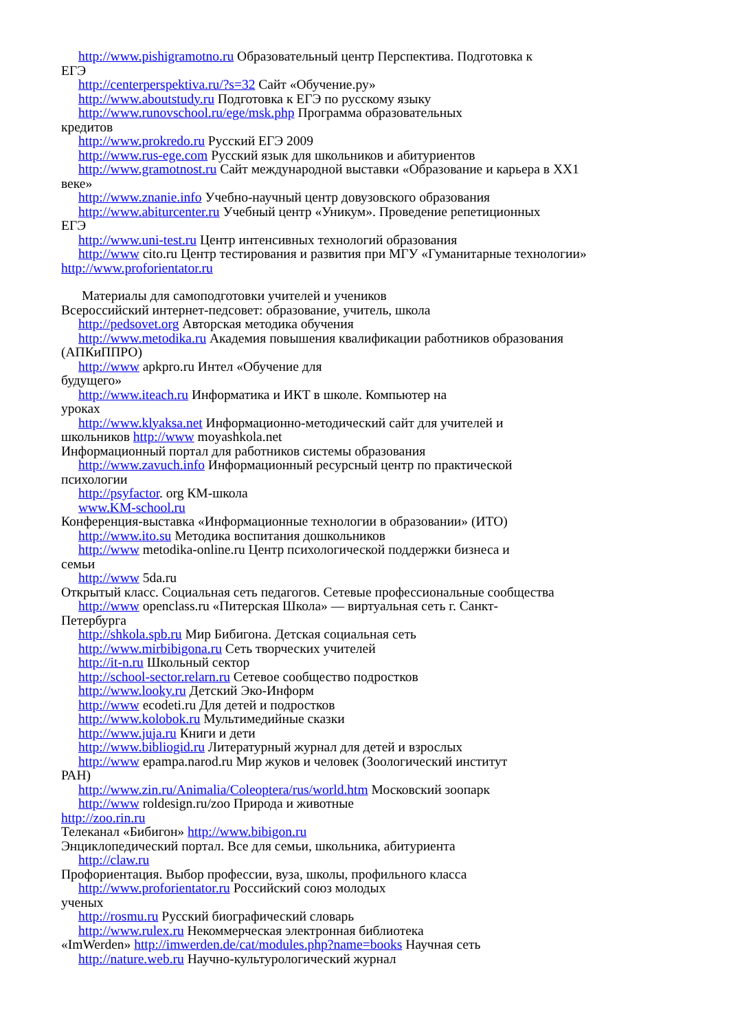http://www.pishigramotno.ru Образовательный центр Перспектива. Подготовка к
ЕГЭ
http://centerperspektiva.ru/?s=32 Сайт «Обучение.ру»
http://www.aboutstudy.ru Подготовка к ЕГЭ по русскому языку
http://www.runovschool.ru/ege/msk.php Программа образовательных
кредитов
http://www.prokredo.ru Русский ЕГЭ 2009
http://www.rus-ege.com Русский язык для школьников и абитуриентов
http://www.gramotnost.ru Сайт международной выставки «Образование и карьера в XX1
веке»
http://www.znanie.info Учебно-научный центр довузовского образования
http://www.abiturcenter.ru Учебный центр «Уникум». Проведение репетиционных
ЕГЭ
http://www.uni-test.ru Центр интенсивных технологий образования
http://www cito.ru Центр тестирования и развития при МГУ «Гуманитарные технологии»
http://www.proforientator.ru
Материалы для самоподготовки учителей и учеников
Всероссийский интернет-педсовет: образование, учитель, школа
http://pedsovet.org Авторская методика обучения
http://www.metodika.ru Академия повышения квалификации работников образования
(АПКиППРО)
http://www apkpro.ru Интел «Обучение для
будущего»
http://www.iteach.ru Информатика и ИКТ в школе. Компьютер на
уроках
http://www.klyaksa.net Информационно-методический сайт для учителей и
школьников http://www moyashkola.net
Информационный портал для работников системы образования
http://www.zavuch.info Информационный ресурсный центр по практической
психологии
http://psyfactor. org КМ-школа
www.KM-school.ru
Конференция-выставка «Информационные технологии в образовании» (ИТО)
http://www.ito.su Методика воспитания дошкольников
http://www metodika-online.ru Центр психологической поддержки бизнеса и
семьи
http://www 5da.ru
Открытый класс. Социальная сеть педагогов. Сетевые профессиональные сообщества
http://www openclass.ru «Питерская Школа» — виртуальная сеть г. Санкт-
Петербурга
http://shkola.spb.ru Мир Бибигона. Детская социальная сеть
http://www.mirbibigona.ru Сеть творческих учителей
http://it-n.ru Школьный сектор
http://school-sector.relarn.ru Сетевое сообщество подростков
http://www.looky.ru Детский Эко-Информ
http://www ecodeti.ru Для детей и подростков
http://www.kolobok.ru Мультимедийные сказки
http://www.juja.ru Книги и дети
http://www.bibliogid.ru Литературный журнал для детей и взрослых
http://www epampa.narod.ru Мир жуков и человек (Зоологический институт
РАН)
http://www.zin.ru/Animalia/Coleoptera/rus/world.htm Московский зоопарк
http://www roldesign.ru/zoo Природа и животные
http://zoo.rin.ru
Телеканал «Бибигон» http://www.bibigon.ru
Энциклопедический портал. Все для семьи, школьника, абитуриента
http://claw.ru
Профориентация. Выбор профессии, вуза, школы, профильного класса
http://www.proforientator.ru Российский союз молодых
ученых
http://rosmu.ru Русский биографический словарь
http://www.rulex.ru Некоммерческая электронная библиотека
«ImWerden» http://imwerden.de/cat/modules.php?name=books Научная сеть
http://nature.web.ru Научно-культурологический журнал